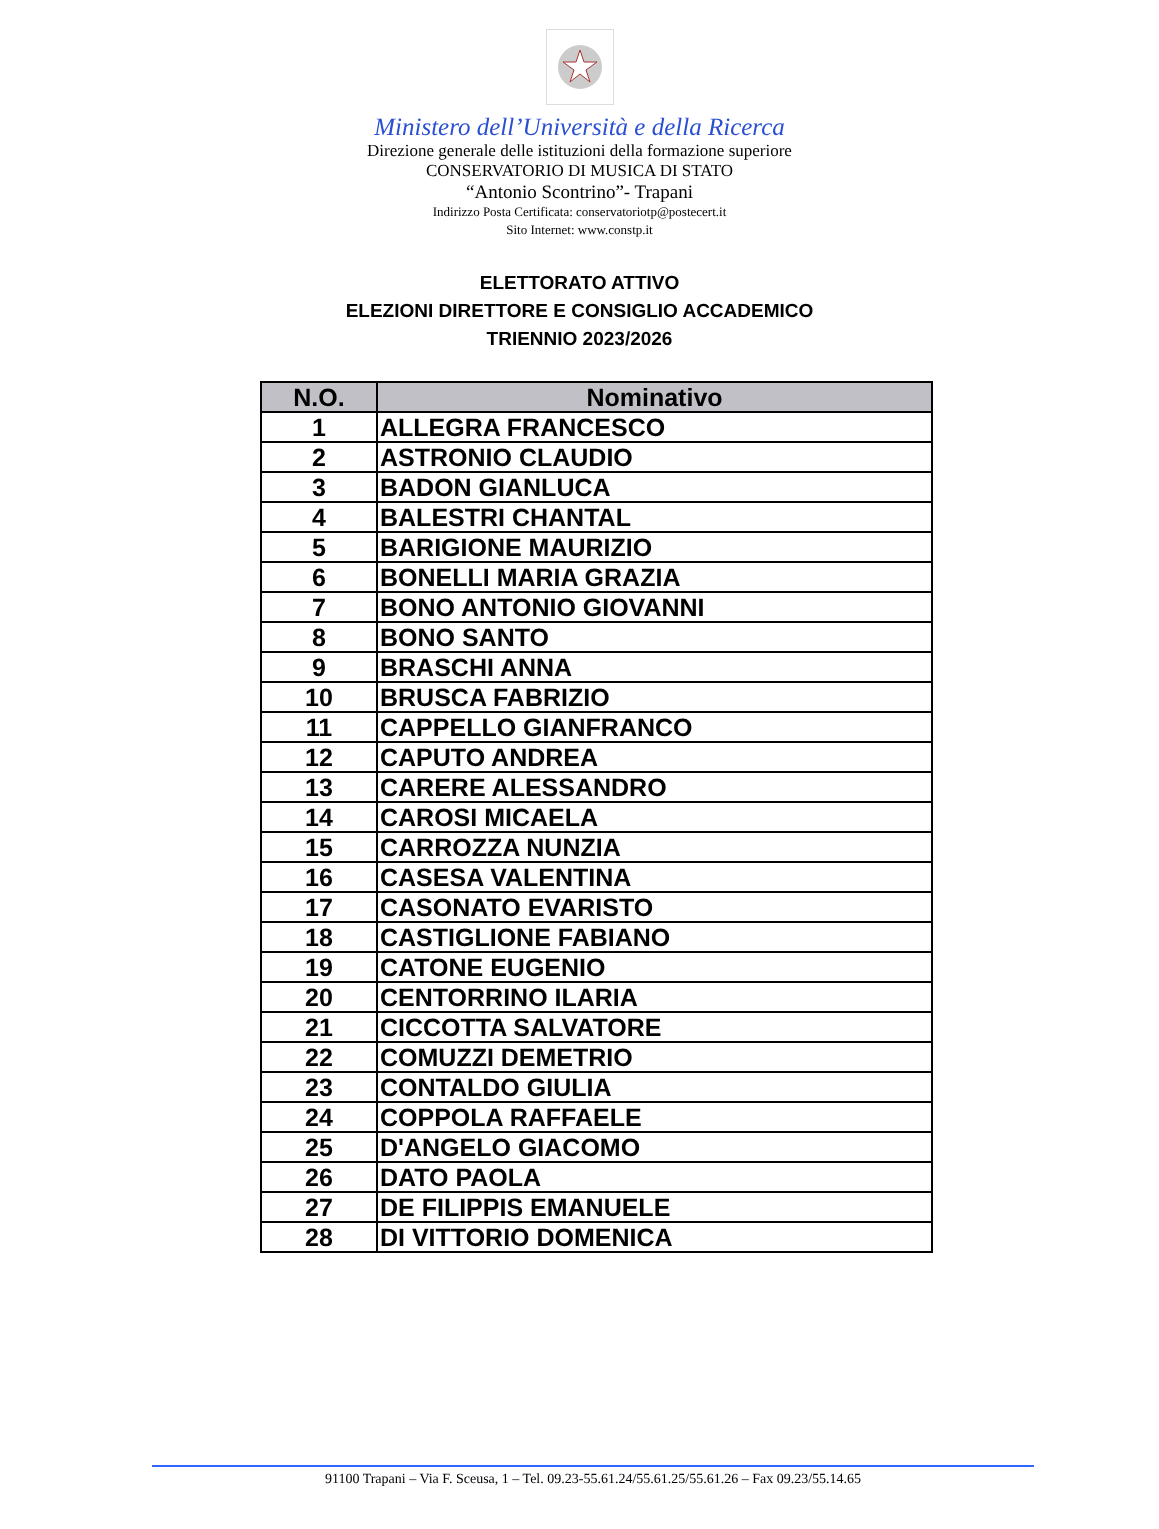Ministero dell’Università e della Ricerca
Direzione generale delle istituzioni della formazione superiore
CONSERVATORIO DI MUSICA DI STATO
“Antonio Scontrino”- Trapani
Indirizzo Posta Certificata: conservatoriotp@postecert.it
Sito Internet: www.constp.it
ELETTORATO ATTIVO
ELEZIONI DIRETTORE E CONSIGLIO ACCADEMICO
TRIENNIO 2023/2026
| N.O. | Nominativo |
| --- | --- |
| 1 | ALLEGRA FRANCESCO |
| 2 | ASTRONIO CLAUDIO |
| 3 | BADON GIANLUCA |
| 4 | BALESTRI CHANTAL |
| 5 | BARIGIONE MAURIZIO |
| 6 | BONELLI MARIA GRAZIA |
| 7 | BONO ANTONIO GIOVANNI |
| 8 | BONO SANTO |
| 9 | BRASCHI ANNA |
| 10 | BRUSCA FABRIZIO |
| 11 | CAPPELLO GIANFRANCO |
| 12 | CAPUTO ANDREA |
| 13 | CARERE ALESSANDRO |
| 14 | CAROSI MICAELA |
| 15 | CARROZZA NUNZIA |
| 16 | CASESA VALENTINA |
| 17 | CASONATO EVARISTO |
| 18 | CASTIGLIONE FABIANO |
| 19 | CATONE EUGENIO |
| 20 | CENTORRINO ILARIA |
| 21 | CICCOTTA SALVATORE |
| 22 | COMUZZI DEMETRIO |
| 23 | CONTALDO GIULIA |
| 24 | COPPOLA RAFFAELE |
| 25 | D'ANGELO GIACOMO |
| 26 | DATO PAOLA |
| 27 | DE FILIPPIS EMANUELE |
| 28 | DI VITTORIO DOMENICA |
91100 Trapani – Via F. Sceusa, 1 – Tel. 09.23-55.61.24/55.61.25/55.61.26 – Fax 09.23/55.14.65